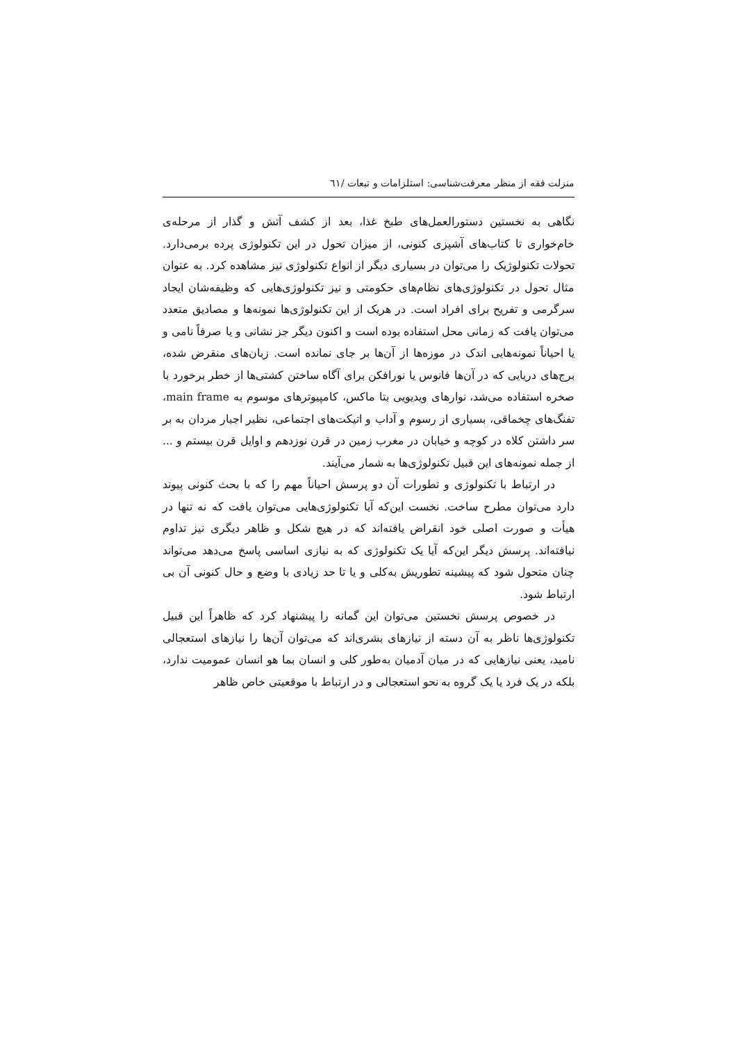منزلت فقه از منظر معرفت‌شناسی: استلزامات و تبعات /٦١
نگاهی به نخستین دستورالعمل‌های طبخ غذا، بعد از کشف آتش و گذار از مرحله‌ی خام‌خواری تا کتاب‌های آشپزی کنونی، از میزان تحول در این تکنولوژی پرده برمی‌دارد. تحولات تکنولوژیک را می‌توان در بسیاری دیگر از انواع تکنولوژی نیز مشاهده کرد. به عنوان مثال تحول در تکنولوژی‌های نظام‌های حکومتی و نیز تکنولوژی‌هایی که وظیفه‌شان ایجاد سرگرمی و تفریح برای افراد است. در هریک از این تکنولوژی‌ها نمونه‌ها و مصادیق متعدد می‌توان یافت که زمانی محل استفاده بوده است و اکنون دیگر جز نشانی و یا صرفاً نامی و یا احیاناً نمونه‌هایی اندک در موزه‌ها از آن‌ها بر جای نمانده است. زبان‌های منقرض شده، برج‌های دریایی که در آن‌ها فانوس یا نورافکن برای آگاه ساختن کشتی‌ها از خطر برخورد با صخره استفاده می‌شد، نوارهای ویدیویی بتا ماکس، کامپیوترهای موسوم به main frame، تفنگ‌های چخماقی، بسیاری از رسوم و آداب و اتیکت‌های اجتماعی، نظیر اجبار مردان به بر سر داشتن کلاه در کوچه و خیابان در مغرب زمین در قرن نوزدهم و اوایل قرن بیستم و ... از جمله نمونه‌های این قبیل تکنولوژی‌ها به شمار می‌آیند.
در ارتباط با تکنولوژی و تطورات آن دو پرسش احیاناً مهم را که با بحث کنونی پیوند دارد می‌توان مطرح ساخت. نخست این‌که آیا تکنولوژی‌هایی می‌توان یافت که نه تنها در هیأت و صورت اصلی خود انقراض یافته‌اند که در هیچ شکل و ظاهر دیگری نیز تداوم نیافته‌اند. پرسش دیگر این‌که آیا یک تکنولوژی که به نیازی اساسی پاسخ می‌دهد می‌تواند چنان متحول شود که پیشینه تطوریش به‌کلی و یا تا حد زیادی با وضع و حال کنونی آن بی ارتباط شود.
در خصوص پرسش نخستین می‌توان این گمانه را پیشنهاد کرد که ظاهراً این قبیل تکنولوژی‌ها ناظر به آن دسته از نیازهای بشری‌اند که می‌توان آن‌ها را نیازهای استعجالی نامید، یعنی نیازهایی که در میان آدمیان به‌طور کلی و انسان بما هو انسان عمومیت ندارد، بلکه در یک فرد یا یک گروه به نحو استعجالی و در ارتباط با موقعیتی خاص ظاهر